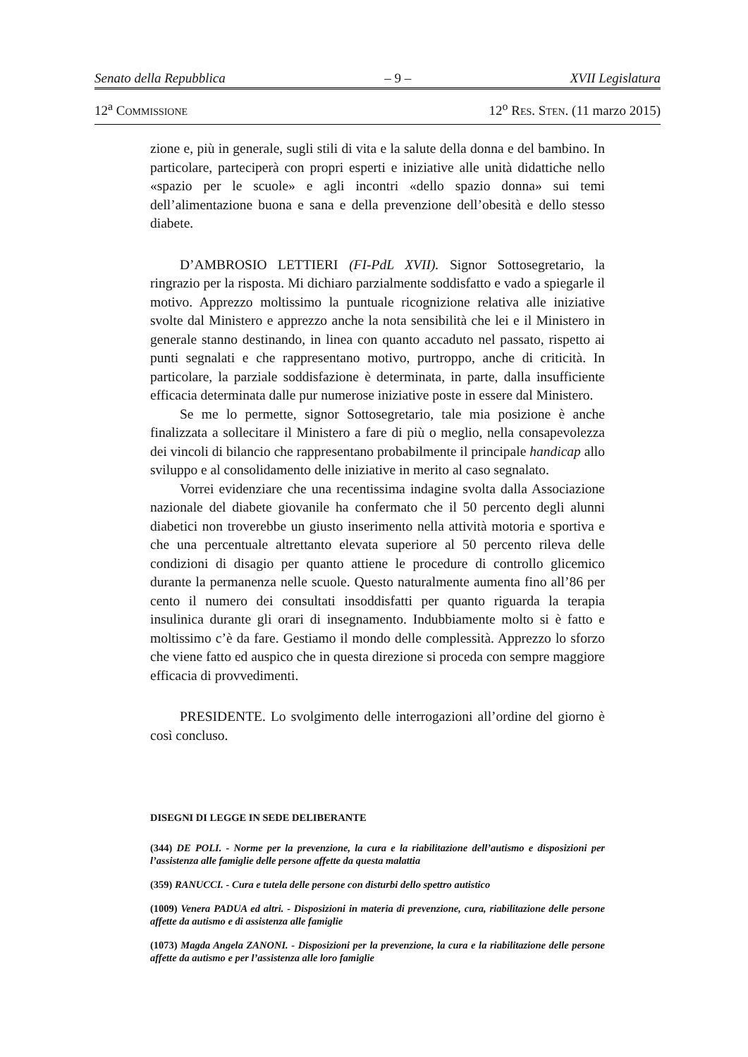Senato della Repubblica – 9 – XVII Legislatura
12<sup>a</sup> COMMISSIONE 12<sup>o</sup> RES. STEN. (11 marzo 2015)
zione e, più in generale, sugli stili di vita e la salute della donna e del bambino. In particolare, parteciperà con propri esperti e iniziative alle unità didattiche nello «spazio per le scuole» e agli incontri «dello spazio donna» sui temi dell’alimentazione buona e sana e della prevenzione dell’obesità e dello stesso diabete.
D’AMBROSIO LETTIERI (FI-PdL XVII). Signor Sottosegretario, la ringrazio per la risposta. Mi dichiaro parzialmente soddisfatto e vado a spiegarle il motivo. Apprezzo moltissimo la puntuale ricognizione relativa alle iniziative svolte dal Ministero e apprezzo anche la nota sensibilità che lei e il Ministero in generale stanno destinando, in linea con quanto accaduto nel passato, rispetto ai punti segnalati e che rappresentano motivo, purtroppo, anche di criticità. In particolare, la parziale soddisfazione è determinata, in parte, dalla insufficiente efficacia determinata dalle pur numerose iniziative poste in essere dal Ministero.
Se me lo permette, signor Sottosegretario, tale mia posizione è anche finalizzata a sollecitare il Ministero a fare di più o meglio, nella consapevolezza dei vincoli di bilancio che rappresentano probabilmente il principale handicap allo sviluppo e al consolidamento delle iniziative in merito al caso segnalato.
Vorrei evidenziare che una recentissima indagine svolta dalla Associazione nazionale del diabete giovanile ha confermato che il 50 percento degli alunni diabetici non troverebbe un giusto inserimento nella attività motoria e sportiva e che una percentuale altrettanto elevata superiore al 50 percento rileva delle condizioni di disagio per quanto attiene le procedure di controllo glicemico durante la permanenza nelle scuole. Questo naturalmente aumenta fino all’86 per cento il numero dei consultati insoddisfatti per quanto riguarda la terapia insulinica durante gli orari di insegnamento. Indubbiamente molto si è fatto e moltissimo c’è da fare. Gestiamo il mondo delle complessità. Apprezzo lo sforzo che viene fatto ed auspico che in questa direzione si proceda con sempre maggiore efficacia di provvedimenti.
PRESIDENTE. Lo svolgimento delle interrogazioni all’ordine del giorno è così concluso.
DISEGNI DI LEGGE IN SEDE DELIBERANTE
(344) DE POLI. - Norme per la prevenzione, la cura e la riabilitazione dell’autismo e disposizioni per l’assistenza alle famiglie delle persone affette da questa malattia
(359) RANUCCI. - Cura e tutela delle persone con disturbi dello spettro autistico
(1009) Venera PADUA ed altri. - Disposizioni in materia di prevenzione, cura, riabilitazione delle persone affette da autismo e di assistenza alle famiglie
(1073) Magda Angela ZANONI. - Disposizioni per la prevenzione, la cura e la riabilitazione delle persone affette da autismo e per l’assistenza alle loro famiglie